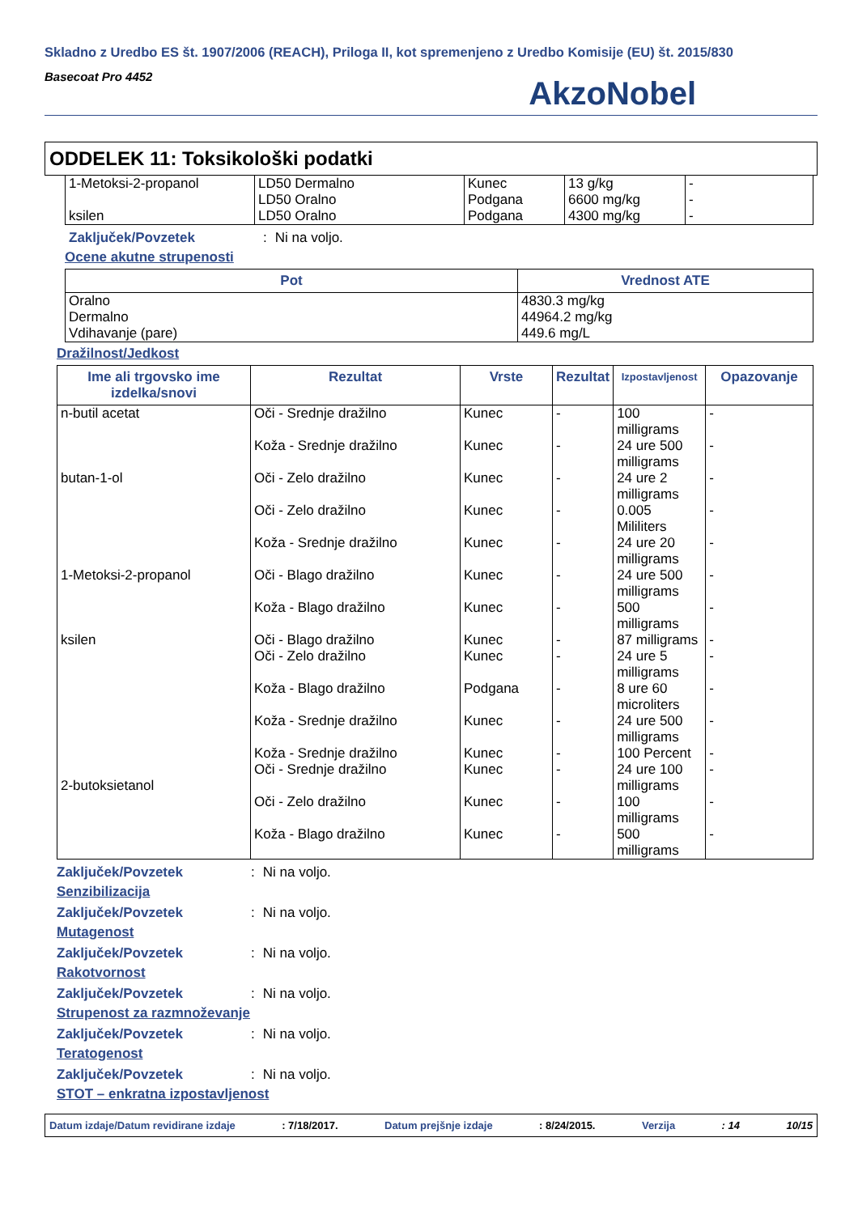Skladno z Uredbo ES št. 1907/2006 (REACH), Priloga II, kot spremenjeno z Uredbo Komisije (EU) št. 2015/830
Basecoat Pro 4452
AkzoNobel
ODDELEK 11: Toksikološki podatki
| 1-Metoksi-2-propanol ksilen | LD50 Dermalno LD50 Oralno LD50 Oralno | Kunec Podgana Podgana | 13 g/kg 6600 mg/kg 4300 mg/kg | - - - |
Zaključek/Povzetek: Ni na voljo.
Ocene akutne strupenosti
| Pot | Vrednost ATE |
| --- | --- |
| Oralno Dermalno Vdihavanje (pare) | 4830.3 mg/kg 44964.2 mg/kg 449.6 mg/L |
Dražilnost/Jedkost
| Ime ali trgovsko ime izdelka/snovi | Rezultat | Vrste | Rezultat | Izpostavljenost | Opazovanje |
| --- | --- | --- | --- | --- | --- |
| n-butil acetat butan-1-ol 1-Metoksi-2-propanol ksilen 2-butoksietanol | Oči - Srednje dražilno Koža - Srednje dražilno Oči - Zelo dražilno Oči - Zelo dražilno Koža - Srednje dražilno Oči - Blago dražilno Koža - Blago dražilno Oči - Blago dražilno Oči - Zelo dražilno Koža - Blago dražilno Koža - Srednje dražilno Koža - Srednje dražilno Oči - Srednje dražilno Oči - Zelo dražilno Koža - Blago dražilno | Kunec Kunec Kunec Kunec Kunec Kunec Kunec Kunec Kunec Podgana Kunec Kunec Kunec Kunec Kunec | - - - - - - - - - - - - - - - | 100 milligrams 24 ure 500 milligrams 24 ure 2 milligrams 0.005 Mililiters 24 ure 20 milligrams 24 ure 500 milligrams 500 milligrams 87 milligrams 24 ure 5 milligrams 8 ure 60 microliters 24 ure 500 milligrams 100 Percent 24 ure 100 milligrams 100 milligrams 500 milligrams | - - - - - - - - - - - - - - - |
Zaključek/Povzetek: Ni na voljo.
Senzibilizacija
Zaključek/Povzetek: Ni na voljo.
Mutagenost
Zaključek/Povzetek: Ni na voljo.
Rakotvornost
Zaključek/Povzetek: Ni na voljo.
Strupenost za razmnoževanje
Zaključek/Povzetek: Ni na voljo.
Teratogenost
Zaključek/Povzetek: Ni na voljo.
STOT – enkratna izpostavljenost
Datum izdaje/Datum revidirane izdaje: 7/18/2017. Datum prejšnje izdaje: 8/24/2015. Verzija: 14 10/15